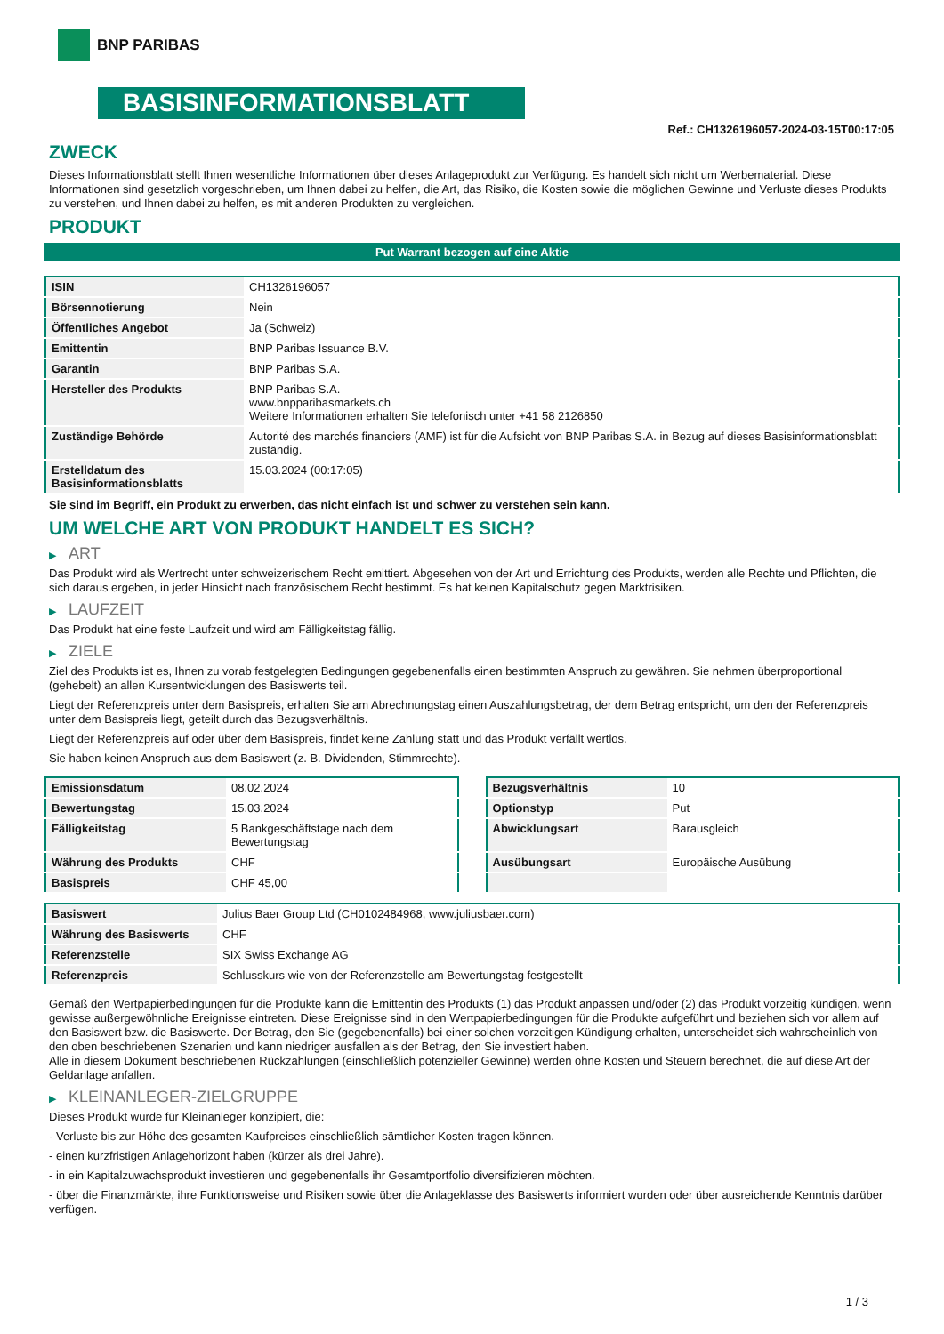BNP PARIBAS
BASISINFORMATIONSBLATT
Ref.: CH1326196057-2024-03-15T00:17:05
ZWECK
Dieses Informationsblatt stellt Ihnen wesentliche Informationen über dieses Anlageprodukt zur Verfügung. Es handelt sich nicht um Werbematerial. Diese Informationen sind gesetzlich vorgeschrieben, um Ihnen dabei zu helfen, die Art, das Risiko, die Kosten sowie die möglichen Gewinne und Verluste dieses Produkts zu verstehen, und Ihnen dabei zu helfen, es mit anderen Produkten zu vergleichen.
PRODUKT
Put Warrant bezogen auf eine Aktie
| ISIN | CH1326196057 |
| Börsennotierung | Nein |
| Öffentliches Angebot | Ja (Schweiz) |
| Emittentin | BNP Paribas Issuance B.V. |
| Garantin | BNP Paribas S.A. |
| Hersteller des Produkts | BNP Paribas S.A. www.bnpparibasmarkets.ch Weitere Informationen erhalten Sie telefonisch unter +41 58 2126850 |
| Zuständige Behörde | Autorité des marchés financiers (AMF) ist für die Aufsicht von BNP Paribas S.A. in Bezug auf dieses Basisinformationsblatt zuständig. |
| Erstelldatum des Basisinformationsblatts | 15.03.2024 (00:17:05) |
Sie sind im Begriff, ein Produkt zu erwerben, das nicht einfach ist und schwer zu verstehen sein kann.
UM WELCHE ART VON PRODUKT HANDELT ES SICH?
▶ ART
Das Produkt wird als Wertrecht unter schweizerischem Recht emittiert. Abgesehen von der Art und Errichtung des Produkts, werden alle Rechte und Pflichten, die sich daraus ergeben, in jeder Hinsicht nach französischem Recht bestimmt. Es hat keinen Kapitalschutz gegen Marktrisiken.
▶ LAUFZEIT
Das Produkt hat eine feste Laufzeit und wird am Fälligkeitstag fällig.
▶ ZIELE
Ziel des Produkts ist es, Ihnen zu vorab festgelegten Bedingungen gegebenenfalls einen bestimmten Anspruch zu gewähren. Sie nehmen überproportional (gehebelt) an allen Kursentwicklungen des Basiswerts teil.
Liegt der Referenzpreis unter dem Basispreis, erhalten Sie am Abrechnungstag einen Auszahlungsbetrag, der dem Betrag entspricht, um den der Referenzpreis unter dem Basispreis liegt, geteilt durch das Bezugsverhältnis.
Liegt der Referenzpreis auf oder über dem Basispreis, findet keine Zahlung statt und das Produkt verfällt wertlos.
Sie haben keinen Anspruch aus dem Basiswert (z. B. Dividenden, Stimmrechte).
| Emissionsdatum | 08.02.2024 |
| Bewertungstag | 15.03.2024 |
| Fälligkeitstag | 5 Bankgeschäftstage nach dem Bewertungstag |
| Währung des Produkts | CHF |
| Basispreis | CHF 45,00 |
| Bezugsverhältnis | 10 |
| Optionstyp | Put |
| Abwicklungsart | Barausgleich |
| Ausübungsart | Europäische Ausübung |
| Basiswert | Julius Baer Group Ltd (CH0102484968, www.juliusbaer.com) |
| Währung des Basiswerts | CHF |
| Referenzstelle | SIX Swiss Exchange AG |
| Referenzpreis | Schlusskurs wie von der Referenzstelle am Bewertungstag festgestellt |
Gemäß den Wertpapierbedingungen für die Produkte kann die Emittentin des Produkts (1) das Produkt anpassen und/oder (2) das Produkt vorzeitig kündigen, wenn gewisse außergewöhnliche Ereignisse eintreten. Diese Ereignisse sind in den Wertpapierbedingungen für die Produkte aufgeführt und beziehen sich vor allem auf den Basiswert bzw. die Basiswerte. Der Betrag, den Sie (gegebenenfalls) bei einer solchen vorzeitigen Kündigung erhalten, unterscheidet sich wahrscheinlich von den oben beschriebenen Szenarien und kann niedriger ausfallen als der Betrag, den Sie investiert haben.
Alle in diesem Dokument beschriebenen Rückzahlungen (einschließlich potenzieller Gewinne) werden ohne Kosten und Steuern berechnet, die auf diese Art der Geldanlage anfallen.
▶ KLEINANLEGER-ZIELGRUPPE
Dieses Produkt wurde für Kleinanleger konzipiert, die:
- Verluste bis zur Höhe des gesamten Kaufpreises einschließlich sämtlicher Kosten tragen können.
- einen kurzfristigen Anlagehorizont haben (kürzer als drei Jahre).
- in ein Kapitalzuwachsprodukt investieren und gegebenenfalls ihr Gesamtportfolio diversifizieren möchten.
- über die Finanzmärkte, ihre Funktionsweise und Risiken sowie über die Anlageklasse des Basiswerts informiert wurden oder über ausreichende Kenntnis darüber verfügen.
1 / 3